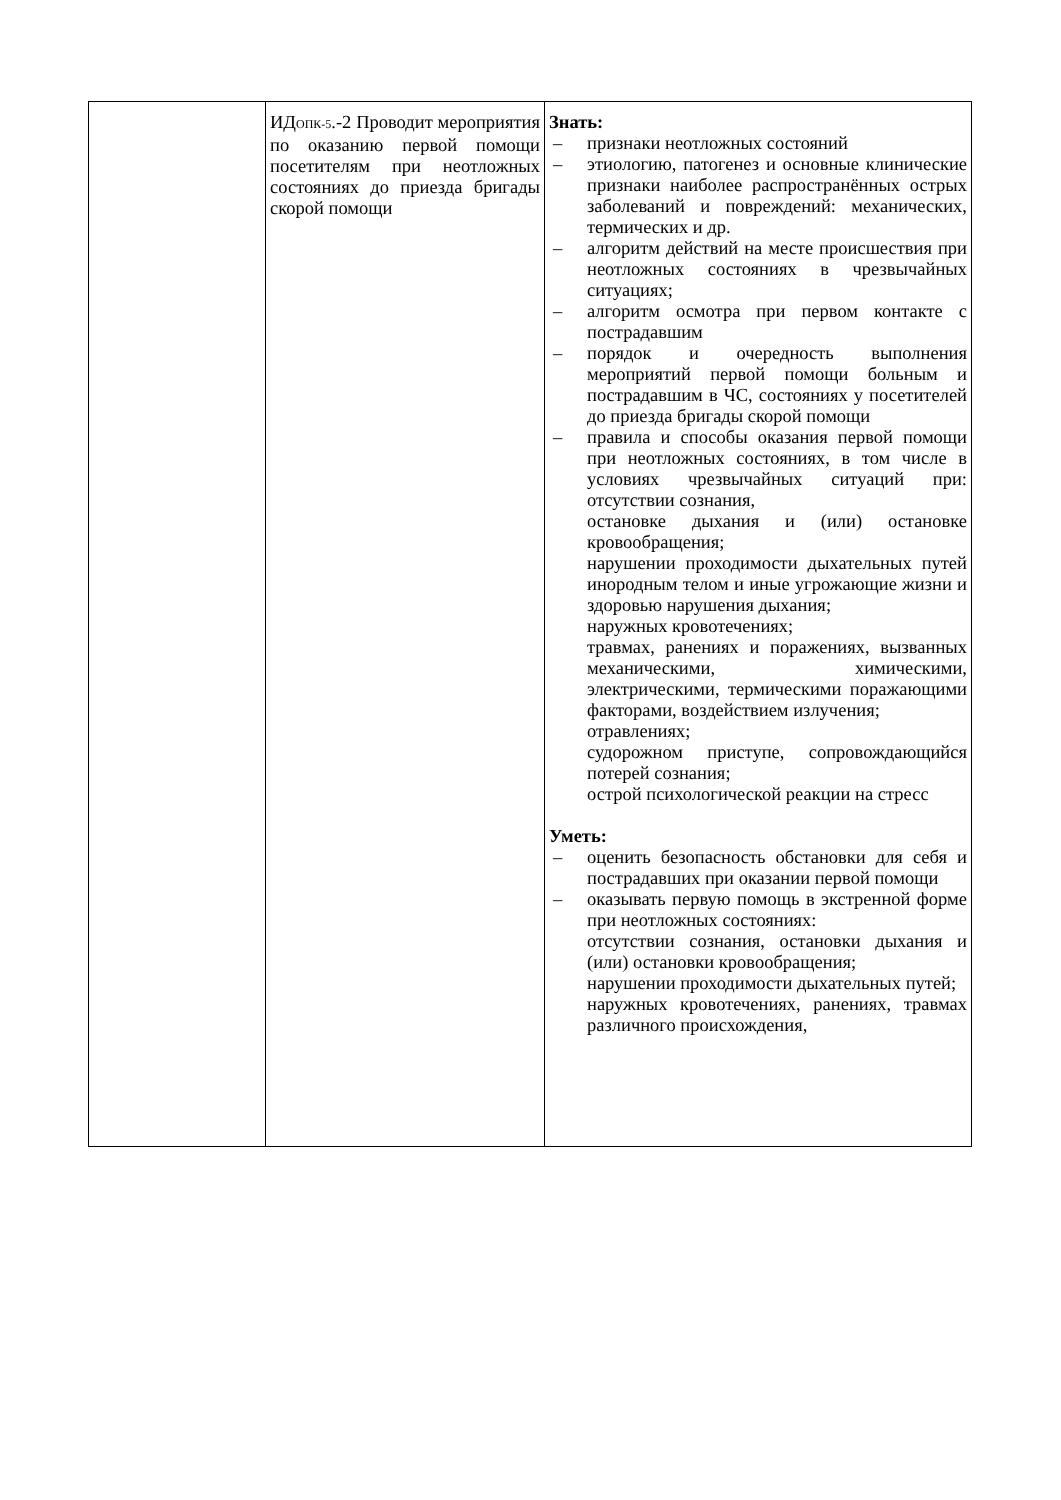| | ИД ОПК-5 .-2 Проводит мероприятия по оказанию первой помощи посетителям при неотложных состояниях до приезда бригады скорой помощи | Знать: – признаки неотложных состояний – этиологию, патогенез и основные клинические признаки наиболее распространённых острых заболеваний и повреждений: механических, термических и др. – алгоритм действий на месте происшествия при неотложных состояниях в чрезвычайных ситуациях; – алгоритм осмотра при первом контакте с пострадавшим – порядок и очередность выполнения мероприятий первой помощи больным и пострадавшим в ЧС, состояниях у посетителей до приезда бригады скорой помощи – правила и способы оказания первой помощи при неотложных состояниях, в том числе в условиях чрезвычайных ситуаций при: отсутствии сознания, остановке дыхания и (или) остановке кровообращения; нарушении проходимости дыхательных путей инородным телом и иные угрожающие жизни и здоровью нарушения дыхания; наружных кровотечениях; травмах, ранениях и поражениях, вызванных механическими, химическими, электрическими, термическими поражающими факторами, воздействием излучения; отравлениях; судорожном приступе, сопровождающийся потерей сознания; острой психологической реакции на стресс Уметь: – оценить безопасность обстановки для себя и пострадавших при оказании первой помощи – оказывать первую помощь в экстренной форме при неотложных состояниях: отсутствии сознания, остановки дыхания и (или) остановки кровообращения; нарушении проходимости дыхательных путей; наружных кровотечениях, ранениях, травмах различного происхождения, |